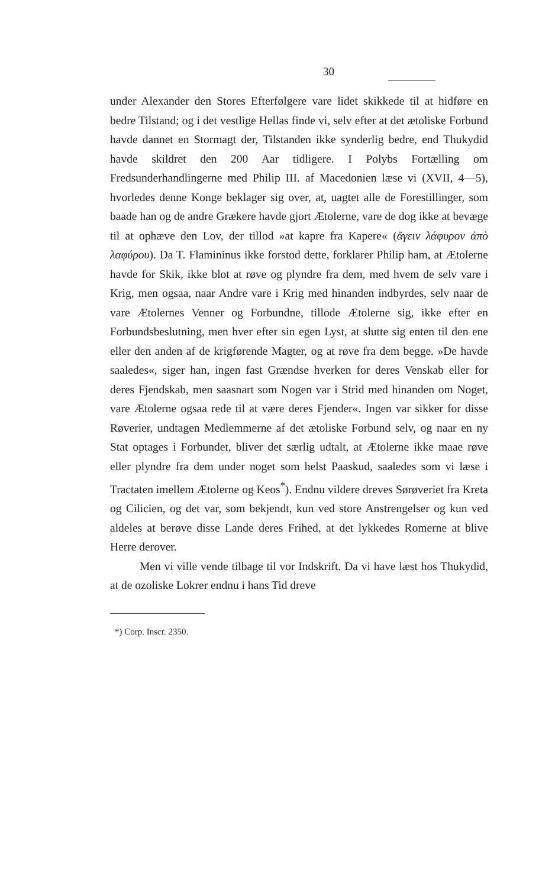30
under Alexander den Stores Efterfølgere vare lidet skikkede til at hidføre en bedre Tilstand; og i det vestlige Hellas finde vi, selv efter at det ætoliske Forbund havde dannet en Stormagt der, Tilstanden ikke synderlig bedre, end Thukydid havde skildret den 200 Aar tidligere. I Polybs Fortælling om Fredsunderhandlingerne med Philip III. af Macedonien læse vi (XVII, 4—5), hvorledes denne Konge beklager sig over, at, uagtet alle de Forestillinger, som baade han og de andre Grækere havde gjort Ætolerne, vare de dog ikke at bevæge til at ophæve den Lov, der tillod »at kapre fra Kapere« (ἄγειν λάφυρον ἀπὸ λαφύρου). Da T. Flamininus ikke forstod dette, forklarer Philip ham, at Ætolerne havde for Skik, ikke blot at røve og plyndre fra dem, med hvem de selv vare i Krig, men ogsaa, naar Andre vare i Krig med hinanden indbyrdes, selv naar de vare Ætolernes Venner og Forbundne, tillode Ætolerne sig, ikke efter en Forbundsbeslutning, men hver efter sin egen Lyst, at slutte sig enten til den ene eller den anden af de krigførende Magter, og at røve fra dem begge. »De havde saaledes«, siger han, ingen fast Grændse hverken for deres Venskab eller for deres Fjendskab, men saasnart som Nogen var i Strid med hinanden om Noget, vare Ætolerne ogsaa rede til at være deres Fjender«. Ingen var sikker for disse Røverier, undtagen Medlemmerne af det ætoliske Forbund selv, og naar en ny Stat optages i Forbundet, bliver det særlig udtalt, at Ætolerne ikke maae røve eller plyndre fra dem under noget som helst Paaskud, saaledes som vi læse i Tractaten imellem Ætolerne og Keos<sup>*</sup>). Endnu vildere dreves Sørøveriet fra Kreta og Cilicien, og det var, som bekjendt, kun ved store Anstrengelser og kun ved aldeles at berøve disse Lande deres Frihed, at det lykkedes Romerne at blive Herre derover.
Men vi ville vende tilbage til vor Indskrift. Da vi have læst hos Thukydid, at de ozoliske Lokrer endnu i hans Tid dreve
*) Corp. Inscr. 2350.